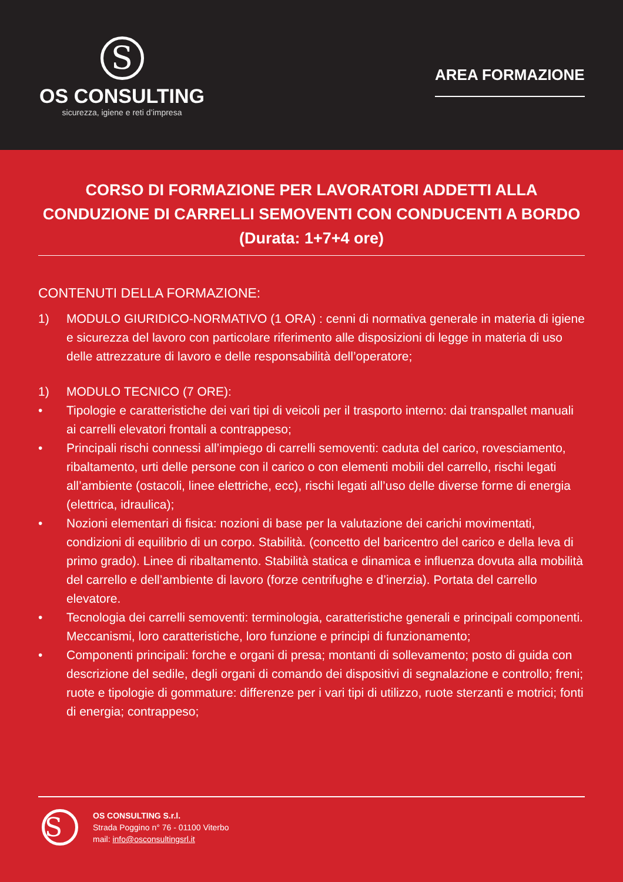S
OS CONSULTING
sicurezza, igiene e reti d’impresa
AREA FORMAZIONE
CORSO DI FORMAZIONE PER LAVORATORI ADDETTI ALLA CONDUZIONE DI CARRELLI SEMOVENTI CON CONDUCENTI A BORDO (Durata: 1+7+4 ore)
CONTENUTI DELLA FORMAZIONE:
1) MODULO GIURIDICO-NORMATIVO (1 ORA) : cenni di normativa generale in materia di igiene e sicurezza del lavoro con particolare riferimento alle disposizioni di legge in materia di uso delle attrezzature di lavoro e delle responsabilità dell’operatore;
1) MODULO TECNICO (7 ORE):
• Tipologie e caratteristiche dei vari tipi di veicoli per il trasporto interno: dai transpallet manuali ai carrelli elevatori frontali a contrappeso;
• Principali rischi connessi all’impiego di carrelli semoventi: caduta del carico, rovesciamento, ribaltamento, urti delle persone con il carico o con elementi mobili del carrello, rischi legati all’ambiente (ostacoli, linee elettriche, ecc), rischi legati all’uso delle diverse forme di energia (elettrica, idraulica);
• Nozioni elementari di fisica: nozioni di base per la valutazione dei carichi movimentati, condizioni di equilibrio di un corpo. Stabilità. (concetto del baricentro del carico e della leva di primo grado). Linee di ribaltamento. Stabilità statica e dinamica e influenza dovuta alla mobilità del carrello e dell’ambiente di lavoro (forze centrifughe e d’inerzia). Portata del carrello elevatore.
• Tecnologia dei carrelli semoventi: terminologia, caratteristiche generali e principali componenti. Meccanismi, loro caratteristiche, loro funzione e principi di funzionamento;
• Componenti principali: forche e organi di presa; montanti di sollevamento; posto di guida con descrizione del sedile, degli organi di comando dei dispositivi di segnalazione e controllo; freni; ruote e tipologie di gommature: differenze per i vari tipi di utilizzo, ruote sterzanti e motrici; fonti di energia; contrappeso;
S
OS CONSULTING S.r.l.
Strada Poggino n° 76 - 01100 Viterbo
mail: info@osconsultingsrl.it